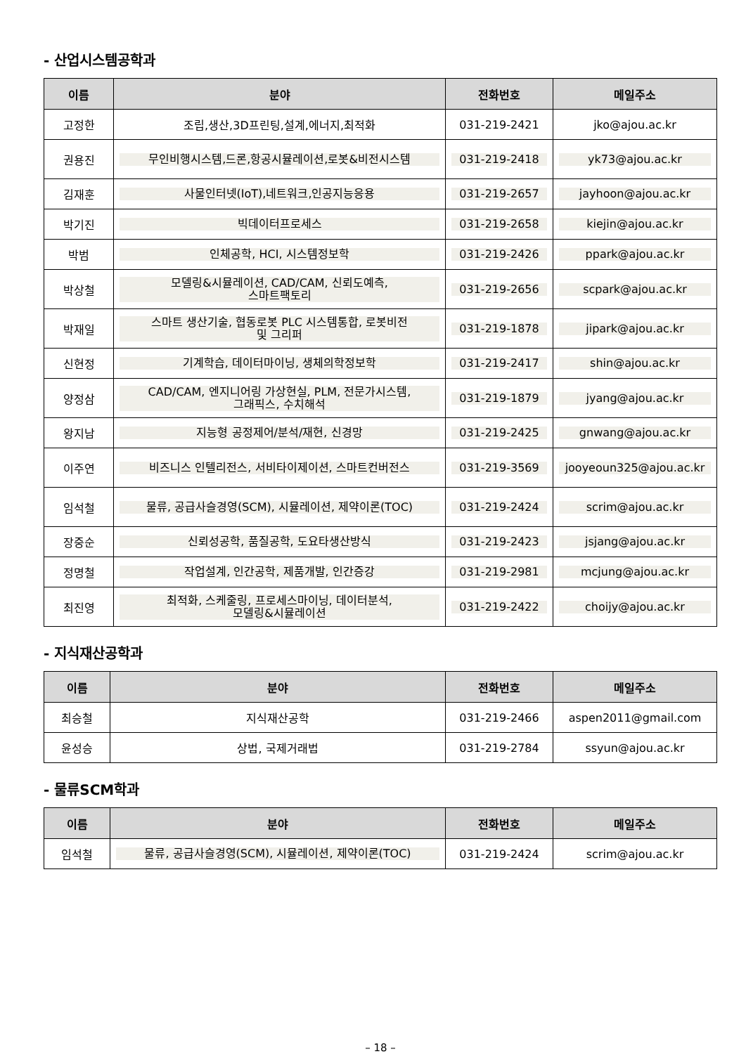- 산업시스템공학과
| 이름 | 분야 | 전화번호 | 메일주소 |
| --- | --- | --- | --- |
| 고정한 | 조립,생산,3D프린팅,설계,에너지,최적화 | 031-219-2421 | jko@ajou.ac.kr |
| 권용진 | 무인비행시스템,드론,항공시뮬레이션,로봇&비전시스템 | 031-219-2418 | yk73@ajou.ac.kr |
| 김재훈 | 사물인터넷(IoT),네트워크,인공지능응용 | 031-219-2657 | jayhoon@ajou.ac.kr |
| 박기진 | 빅데이터프로세스 | 031-219-2658 | kiejin@ajou.ac.kr |
| 박범 | 인체공학, HCI, 시스템정보학 | 031-219-2426 | ppark@ajou.ac.kr |
| 박상철 | 모델링&시뮬레이션, CAD/CAM, 신뢰도예측, 스마트팩토리 | 031-219-2656 | scpark@ajou.ac.kr |
| 박재일 | 스마트 생산기술, 협동로봇 PLC 시스템통합, 로봇비전 및 그리퍼 | 031-219-1878 | jipark@ajou.ac.kr |
| 신현정 | 기계학습, 데이터마이닝, 생체의학정보학 | 031-219-2417 | shin@ajou.ac.kr |
| 양정삼 | CAD/CAM, 엔지니어링 가상현실, PLM, 전문가시스템, 그래픽스, 수치해석 | 031-219-1879 | jyang@ajou.ac.kr |
| 왕지남 | 지능형 공정제어/분석/재현, 신경망 | 031-219-2425 | gnwang@ajou.ac.kr |
| 이주연 | 비즈니스 인텔리전스, 서비타이제이션, 스마트컨버전스 | 031-219-3569 | jooyeoun325@ajou.ac.kr |
| 임석철 | 물류, 공급사슬경영(SCM), 시뮬레이션, 제약이론(TOC) | 031-219-2424 | scrim@ajou.ac.kr |
| 장중순 | 신뢰성공학, 품질공학, 도요타생산방식 | 031-219-2423 | jsjang@ajou.ac.kr |
| 정명철 | 작업설계, 인간공학, 제품개발, 인간증강 | 031-219-2981 | mcjung@ajou.ac.kr |
| 최진영 | 최적화, 스케줄링, 프로세스마이닝, 데이터분석, 모델링&시뮬레이션 | 031-219-2422 | choijy@ajou.ac.kr |
- 지식재산공학과
| 이름 | 분야 | 전화번호 | 메일주소 |
| --- | --- | --- | --- |
| 최승철 | 지식재산공학 | 031-219-2466 | aspen2011@gmail.com |
| 윤성승 | 상법, 국제거래법 | 031-219-2784 | ssyun@ajou.ac.kr |
- 물류SCM학과
| 이름 | 분야 | 전화번호 | 메일주소 |
| --- | --- | --- | --- |
| 임석철 | 물류, 공급사슬경영(SCM), 시뮬레이션, 제약이론(TOC) | 031-219-2424 | scrim@ajou.ac.kr |
– 18 –